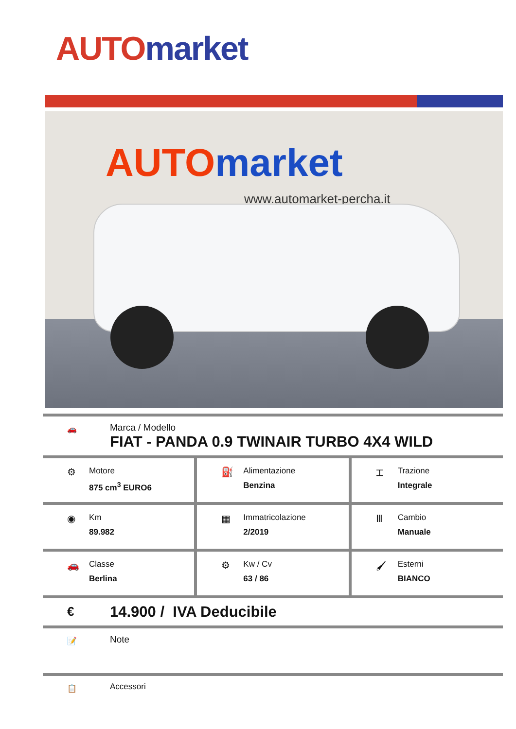AUTO market
AUTO market
www.automarket-percha.it
🚗
Marca / Modello
FIAT - PANDA 0.9 TWINAIR TURBO 4X4 WILD
⚙
Motore
875 cm<sup>3</sup> EURO6
⛽
Alimentazione
Benzina
⌶
Trazione
Integrale
◉
Km
89.982
▦
Immatricolazione
2/2019
Ⅲ
Cambio
Manuale
🚗
Classe
Berlina
⚙
Kw / Cv
63 / 86
🖌
Esterni
BIANCO
€
14.900 / IVA Deducibile
📝
Note
📋
Accessori